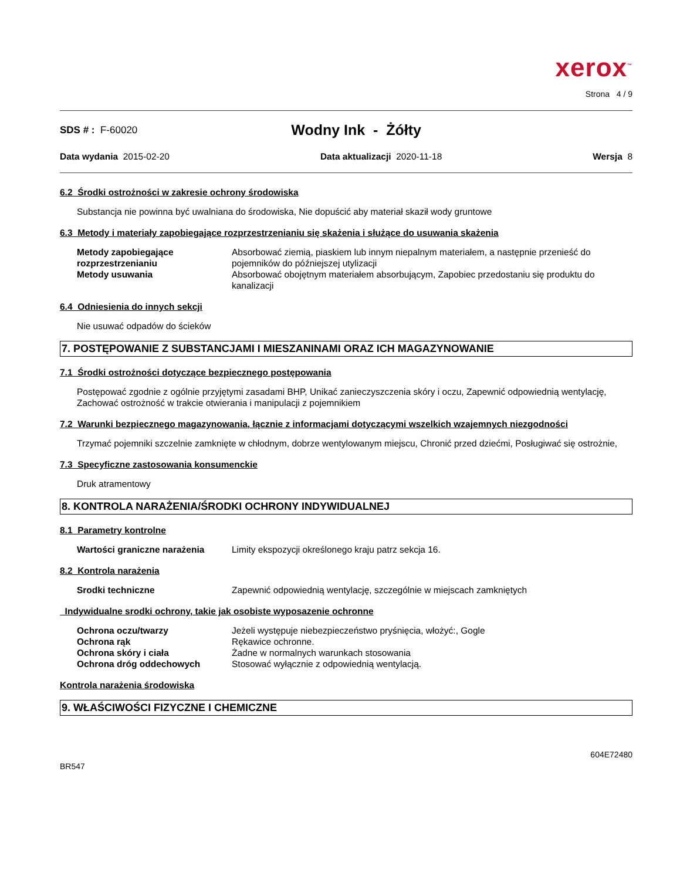xerox<sup>™</sup>
Strona 4 / 9
SDS # : F-60020 Wodny Ink - Żółty
Data wydania 2015-02-20 Data aktualizacji 2020-11-18 Wersja 8
6.2 Środki ostrożności w zakresie ochrony środowiska
Substancja nie powinna być uwalniana do środowiska, Nie dopuścić aby materiał skaził wody gruntowe
6.3 Metody i materiały zapobiegające rozprzestrzenianiu się skażenia i służące do usuwania skażenia
| Metody zapobiegające rozprzestrzenianiu | Absorbować ziemią, piaskiem lub innym niepalnym materiałem, a następnie przenieść do pojemników do późniejszej utylizacji |
| Metody usuwania | Absorbować obojętnym materiałem absorbującym, Zapobiec przedostaniu się produktu do kanalizacji |
6.4 Odniesienia do innych sekcji
Nie usuwać odpadów do ścieków
7. POSTĘPOWANIE Z SUBSTANCJAMI I MIESZANINAMI ORAZ ICH MAGAZYNOWANIE
7.1 Środki ostrożności dotyczące bezpiecznego postępowania
Postępować zgodnie z ogólnie przyjętymi zasadami BHP, Unikać zanieczyszczenia skóry i oczu, Zapewnić odpowiednią wentylację, Zachować ostrożność w trakcie otwierania i manipulacji z pojemnikiem
7.2 Warunki bezpiecznego magazynowania, łącznie z informacjami dotyczącymi wszelkich wzajemnych niezgodności
Trzymać pojemniki szczelnie zamknięte w chłodnym, dobrze wentylowanym miejscu, Chronić przed dziećmi, Posługiwać się ostrożnie,
7.3 Specyficzne zastosowania konsumenckie
Druk atramentowy
8. KONTROLA NARAŻENIA/ŚRODKI OCHRONY INDYWIDUALNEJ
8.1 Parametry kontrolne
| Wartości graniczne narażenia | Limity ekspozycji określonego kraju patrz sekcja 16. |
8.2 Kontrola narażenia
| Srodki techniczne | Zapewnić odpowiednią wentylację, szczególnie w miejscach zamkniętych |
Indywidualne srodki ochrony, takie jak osobiste wyposazenie ochronne
| Ochrona oczu/twarzy | Jeżeli występuje niebezpieczeństwo pryśnięcia, włożyć:, Gogle |
| Ochrona rąk | Rękawice ochronne. |
| Ochrona skóry i ciała | Żadne w normalnych warunkach stosowania |
| Ochrona dróg oddechowych | Stosować wyłącznie z odpowiednią wentylacją. |
Kontrola narażenia środowiska
9. WŁAŚCIWOŚCI FIZYCZNE I CHEMICZNE
604E72480
BR547